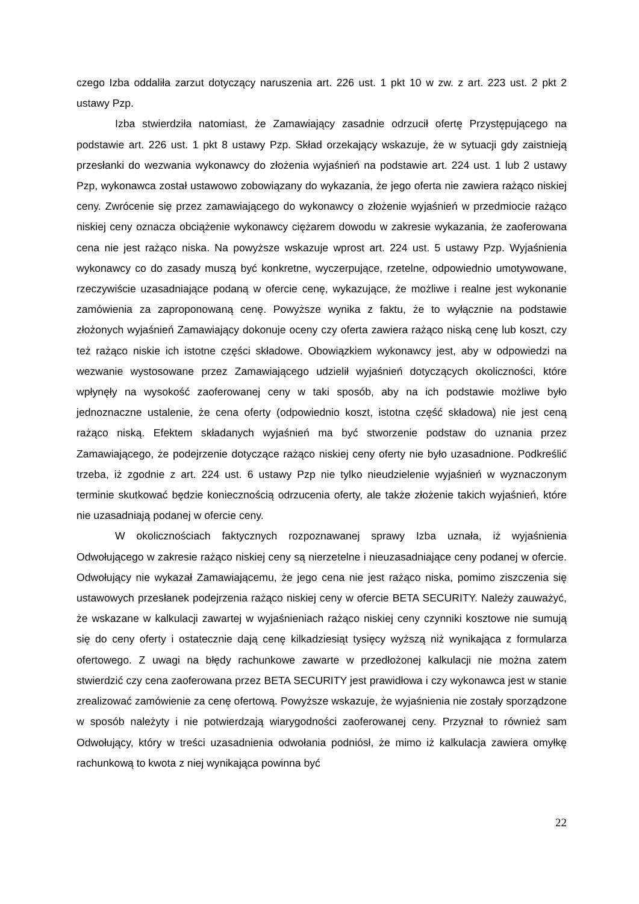czego Izba oddaliła zarzut dotyczący naruszenia art. 226 ust. 1 pkt 10 w zw. z art. 223 ust. 2 pkt 2 ustawy Pzp.
Izba stwierdziła natomiast, że Zamawiający zasadnie odrzucił ofertę Przystępującego na podstawie art. 226 ust. 1 pkt 8 ustawy Pzp. Skład orzekający wskazuje, że w sytuacji gdy zaistnieją przesłanki do wezwania wykonawcy do złożenia wyjaśnień na podstawie art. 224 ust. 1 lub 2 ustawy Pzp, wykonawca został ustawowo zobowiązany do wykazania, że jego oferta nie zawiera rażąco niskiej ceny. Zwrócenie się przez zamawiającego do wykonawcy o złożenie wyjaśnień w przedmiocie rażąco niskiej ceny oznacza obciążenie wykonawcy ciężarem dowodu w zakresie wykazania, że zaoferowana cena nie jest rażąco niska. Na powyższe wskazuje wprost art. 224 ust. 5 ustawy Pzp. Wyjaśnienia wykonawcy co do zasady muszą być konkretne, wyczerpujące, rzetelne, odpowiednio umotywowane, rzeczywiście uzasadniające podaną w ofercie cenę, wykazujące, że możliwe i realne jest wykonanie zamówienia za zaproponowaną cenę. Powyższe wynika z faktu, że to wyłącznie na podstawie złożonych wyjaśnień Zamawiający dokonuje oceny czy oferta zawiera rażąco niską cenę lub koszt, czy też rażąco niskie ich istotne części składowe. Obowiązkiem wykonawcy jest, aby w odpowiedzi na wezwanie wystosowane przez Zamawiającego udzielił wyjaśnień dotyczących okoliczności, które wpłynęły na wysokość zaoferowanej ceny w taki sposób, aby na ich podstawie możliwe było jednoznaczne ustalenie, że cena oferty (odpowiednio koszt, istotna część składowa) nie jest ceną rażąco niską. Efektem składanych wyjaśnień ma być stworzenie podstaw do uznania przez Zamawiającego, że podejrzenie dotyczące rażąco niskiej ceny oferty nie było uzasadnione. Podkreślić trzeba, iż zgodnie z art. 224 ust. 6 ustawy Pzp nie tylko nieudzielenie wyjaśnień w wyznaczonym terminie skutkować będzie koniecznością odrzucenia oferty, ale także złożenie takich wyjaśnień, które nie uzasadniają podanej w ofercie ceny.
W okolicznościach faktycznych rozpoznawanej sprawy Izba uznała, iż wyjaśnienia Odwołującego w zakresie rażąco niskiej ceny są nierzetelne i nieuzasadniające ceny podanej w ofercie. Odwołujący nie wykazał Zamawiającemu, że jego cena nie jest rażąco niska, pomimo ziszczenia się ustawowych przesłanek podejrzenia rażąco niskiej ceny w ofercie BETA SECURITY. Należy zauważyć, że wskazane w kalkulacji zawartej w wyjaśnieniach rażąco niskiej ceny czynniki kosztowe nie sumują się do ceny oferty i ostatecznie dają cenę kilkadziesiąt tysięcy wyższą niż wynikająca z formularza ofertowego. Z uwagi na błędy rachunkowe zawarte w przedłożonej kalkulacji nie można zatem stwierdzić czy cena zaoferowana przez BETA SECURITY jest prawidłowa i czy wykonawca jest w stanie zrealizować zamówienie za cenę ofertową. Powyższe wskazuje, że wyjaśnienia nie zostały sporządzone w sposób należyty i nie potwierdzają wiarygodności zaoferowanej ceny. Przyznał to również sam Odwołujący, który w treści uzasadnienia odwołania podniósł, że mimo iż kalkulacja zawiera omyłkę rachunkową to kwota z niej wynikająca powinna być
22